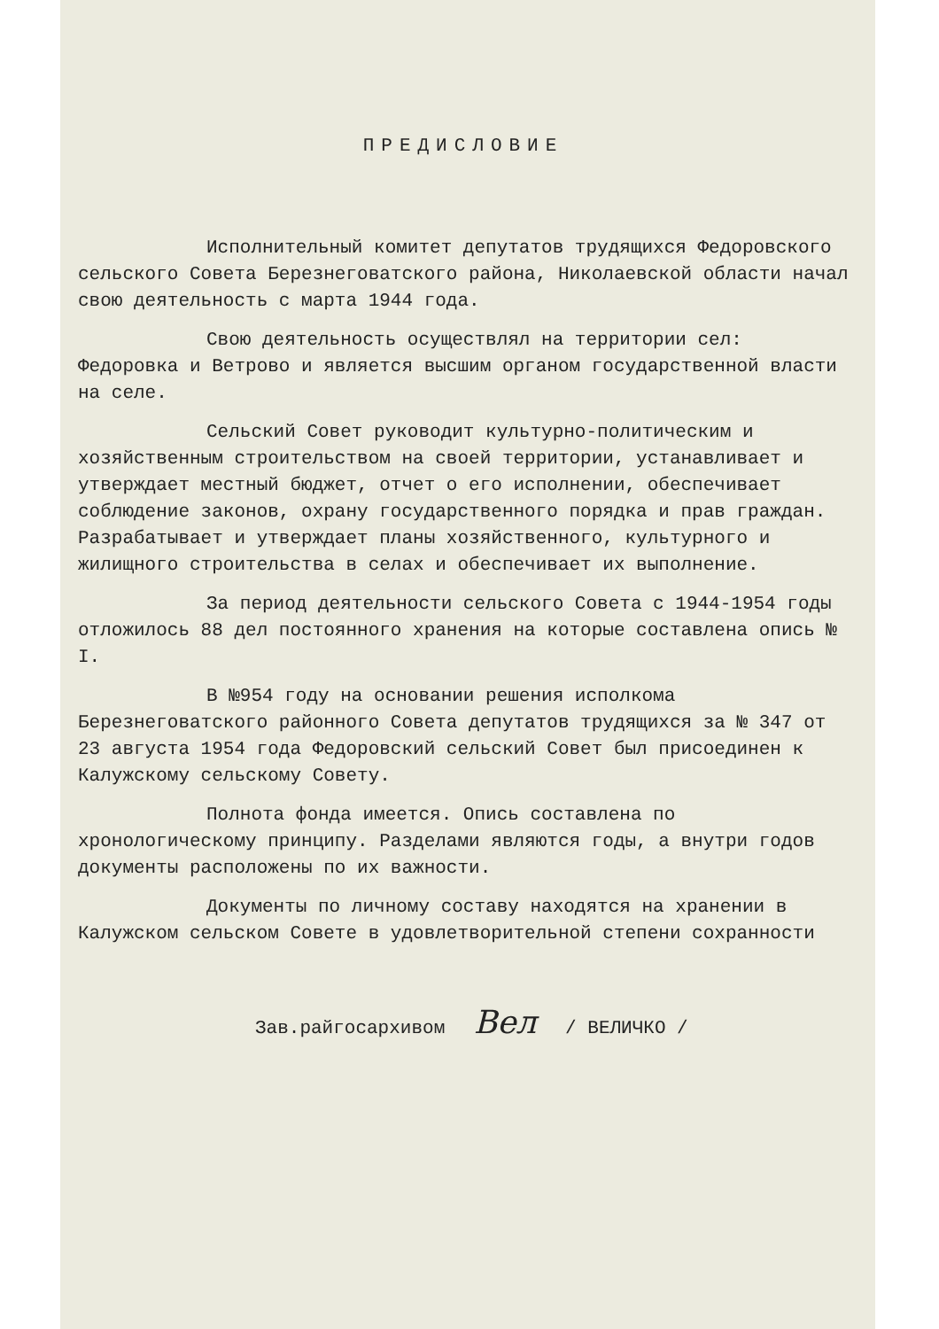ПРЕДИСЛОВИЕ
Исполнительный комитет депутатов трудящихся Федоровского сельского Совета Березнеговатского района, Николаевской области начал свою деятельность с марта 1944 года.
Свою деятельность осуществлял на территории сел: Федоровка и Ветрово и является высшим органом государственной власти на селе.
Сельский Совет руководит культурно-политическим и хозяйственным строительством на своей территории, устанавливает и утверждает местный бюджет, отчет о его исполнении, обеспечивает соблюдение законов, охрану государственного порядка и прав граждан. Разрабатывает и утверждает планы хозяйственного, культурного и жилищного строительства в селах и обеспечивает их выполнение.
За период деятельности сельского Совета с 1944-1954 годы отложилось 88 дел постоянного хранения на которые составлена опись № I.
В №954 году на основании решения исполкома Березнеговатского районного Совета депутатов трудящихся за № 347 от 23 августа 1954 года Федоровский сельский Совет был присоединен к Калужскому сельскому Совету.
Полнота фонда имеется. Опись составлена по хронологическому принципу. Разделами являются годы, а внутри годов документы расположены по их важности.
Документы по личному составу находятся на хранении в Калужском сельском Совете в удовлетворительной степени сохранности
Зав.райгосархивом Вел / ВЕЛИЧКО /